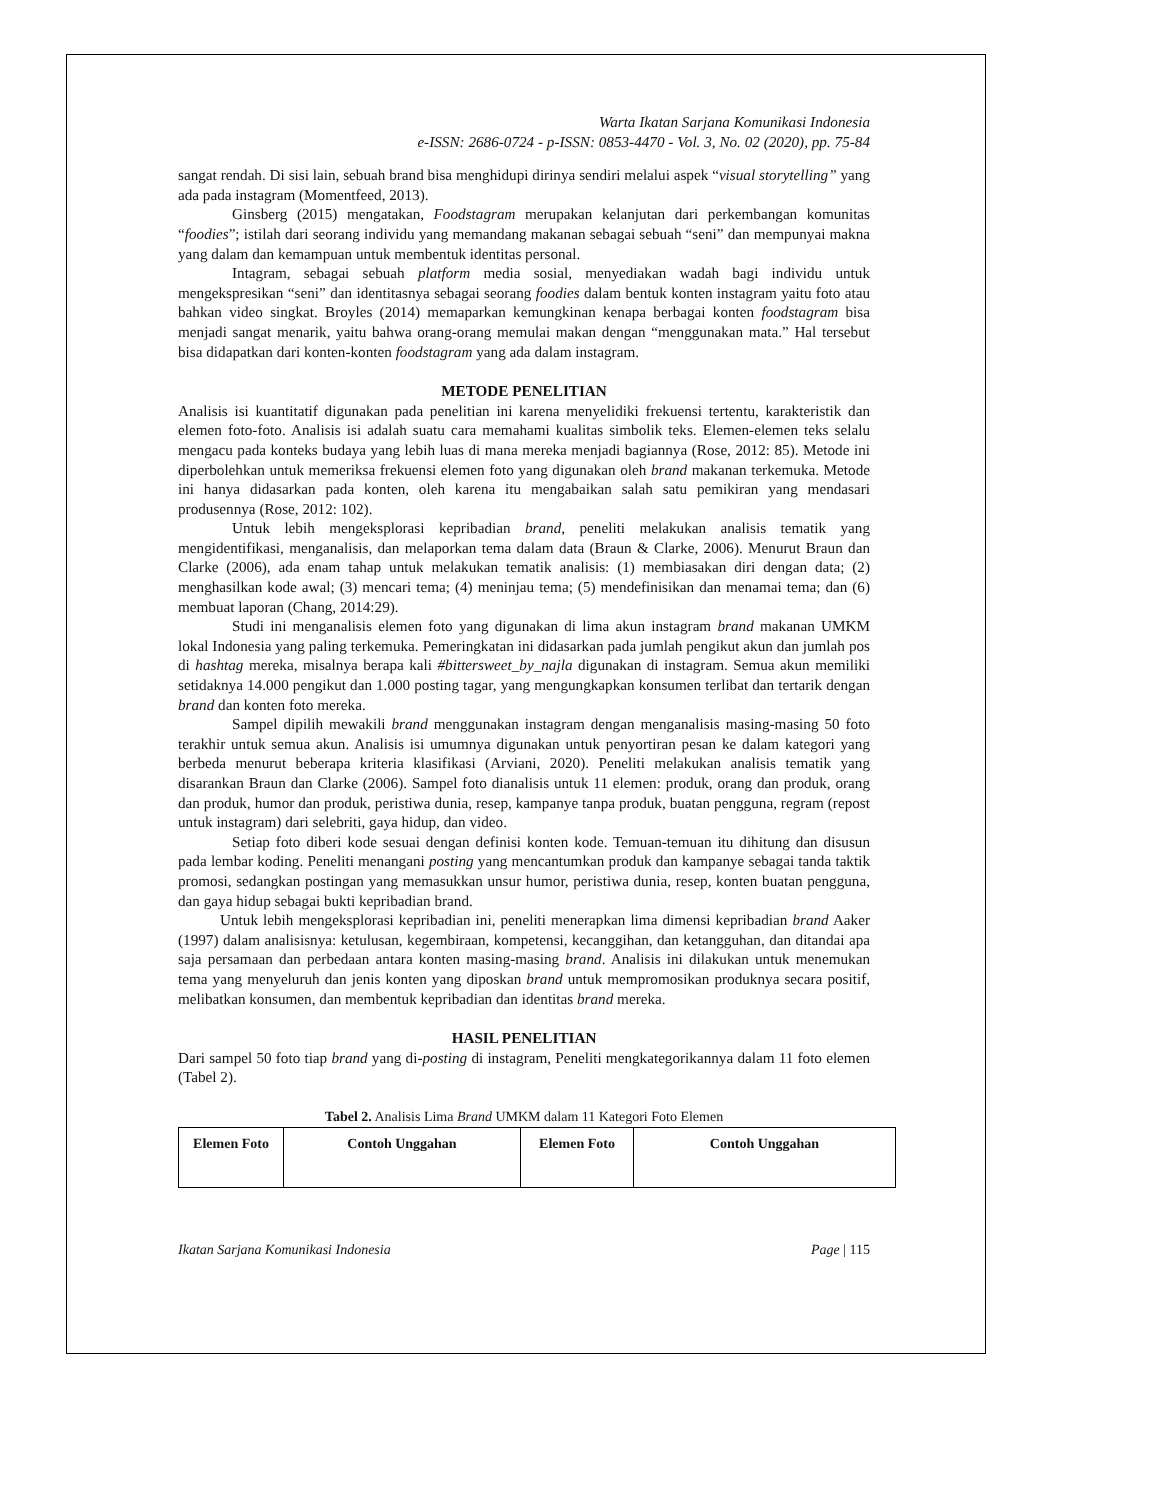Warta Ikatan Sarjana Komunikasi Indonesia
e-ISSN: 2686-0724 - p-ISSN: 0853-4470 - Vol. 3, No. 02 (2020), pp. 75-84
sangat rendah. Di sisi lain, sebuah brand bisa menghidupi dirinya sendiri melalui aspek “visual storytelling” yang ada pada instagram (Momentfeed, 2013).
Ginsberg (2015) mengatakan, Foodstagram merupakan kelanjutan dari perkembangan komunitas “foodies”; istilah dari seorang individu yang memandang makanan sebagai sebuah “seni” dan mempunyai makna yang dalam dan kemampuan untuk membentuk identitas personal.
Intagram, sebagai sebuah platform media sosial, menyediakan wadah bagi individu untuk mengekspresikan “seni” dan identitasnya sebagai seorang foodies dalam bentuk konten instagram yaitu foto atau bahkan video singkat. Broyles (2014) memaparkan kemungkinan kenapa berbagai konten foodstagram bisa menjadi sangat menarik, yaitu bahwa orang-orang memulai makan dengan “menggunakan mata.” Hal tersebut bisa didapatkan dari konten-konten foodstagram yang ada dalam instagram.
METODE PENELITIAN
Analisis isi kuantitatif digunakan pada penelitian ini karena menyelidiki frekuensi tertentu, karakteristik dan elemen foto-foto. Analisis isi adalah suatu cara memahami kualitas simbolik teks. Elemen-elemen teks selalu mengacu pada konteks budaya yang lebih luas di mana mereka menjadi bagiannya (Rose, 2012: 85). Metode ini diperbolehkan untuk memeriksa frekuensi elemen foto yang digunakan oleh brand makanan terkemuka. Metode ini hanya didasarkan pada konten, oleh karena itu mengabaikan salah satu pemikiran yang mendasari produsennya (Rose, 2012: 102).
Untuk lebih mengeksplorasi kepribadian brand, peneliti melakukan analisis tematik yang mengidentifikasi, menganalisis, dan melaporkan tema dalam data (Braun & Clarke, 2006). Menurut Braun dan Clarke (2006), ada enam tahap untuk melakukan tematik analisis: (1) membiasakan diri dengan data; (2) menghasilkan kode awal; (3) mencari tema; (4) meninjau tema; (5) mendefinisikan dan menamai tema; dan (6) membuat laporan (Chang, 2014:29).
Studi ini menganalisis elemen foto yang digunakan di lima akun instagram brand makanan UMKM lokal Indonesia yang paling terkemuka. Pemeringkatan ini didasarkan pada jumlah pengikut akun dan jumlah pos di hashtag mereka, misalnya berapa kali #bittersweet_by_najla digunakan di instagram. Semua akun memiliki setidaknya 14.000 pengikut dan 1.000 posting tagar, yang mengungkapkan konsumen terlibat dan tertarik dengan brand dan konten foto mereka.
Sampel dipilih mewakili brand menggunakan instagram dengan menganalisis masing-masing 50 foto terakhir untuk semua akun. Analisis isi umumnya digunakan untuk penyortiran pesan ke dalam kategori yang berbeda menurut beberapa kriteria klasifikasi (Arviani, 2020). Peneliti melakukan analisis tematik yang disarankan Braun dan Clarke (2006). Sampel foto dianalisis untuk 11 elemen: produk, orang dan produk, orang dan produk, humor dan produk, peristiwa dunia, resep, kampanye tanpa produk, buatan pengguna, regram (repost untuk instagram) dari selebriti, gaya hidup, dan video.
Setiap foto diberi kode sesuai dengan definisi konten kode. Temuan-temuan itu dihitung dan disusun pada lembar koding. Peneliti menangani posting yang mencantumkan produk dan kampanye sebagai tanda taktik promosi, sedangkan postingan yang memasukkan unsur humor, peristiwa dunia, resep, konten buatan pengguna, dan gaya hidup sebagai bukti kepribadian brand.
Untuk lebih mengeksplorasi kepribadian ini, peneliti menerapkan lima dimensi kepribadian brand Aaker (1997) dalam analisisnya: ketulusan, kegembiraan, kompetensi, kecanggihan, dan ketangguhan, dan ditandai apa saja persamaan dan perbedaan antara konten masing-masing brand. Analisis ini dilakukan untuk menemukan tema yang menyeluruh dan jenis konten yang diposkan brand untuk mempromosikan produknya secara positif, melibatkan konsumen, dan membentuk kepribadian dan identitas brand mereka.
HASIL PENELITIAN
Dari sampel 50 foto tiap brand yang di-posting di instagram, Peneliti mengkategorikannya dalam 11 foto elemen (Tabel 2).
Tabel 2. Analisis Lima Brand UMKM dalam 11 Kategori Foto Elemen
| Elemen Foto | Contoh Unggahan | Elemen Foto | Contoh Unggahan |
| --- | --- | --- | --- |
Ikatan Sarjana Komunikasi Indonesia Page | 115